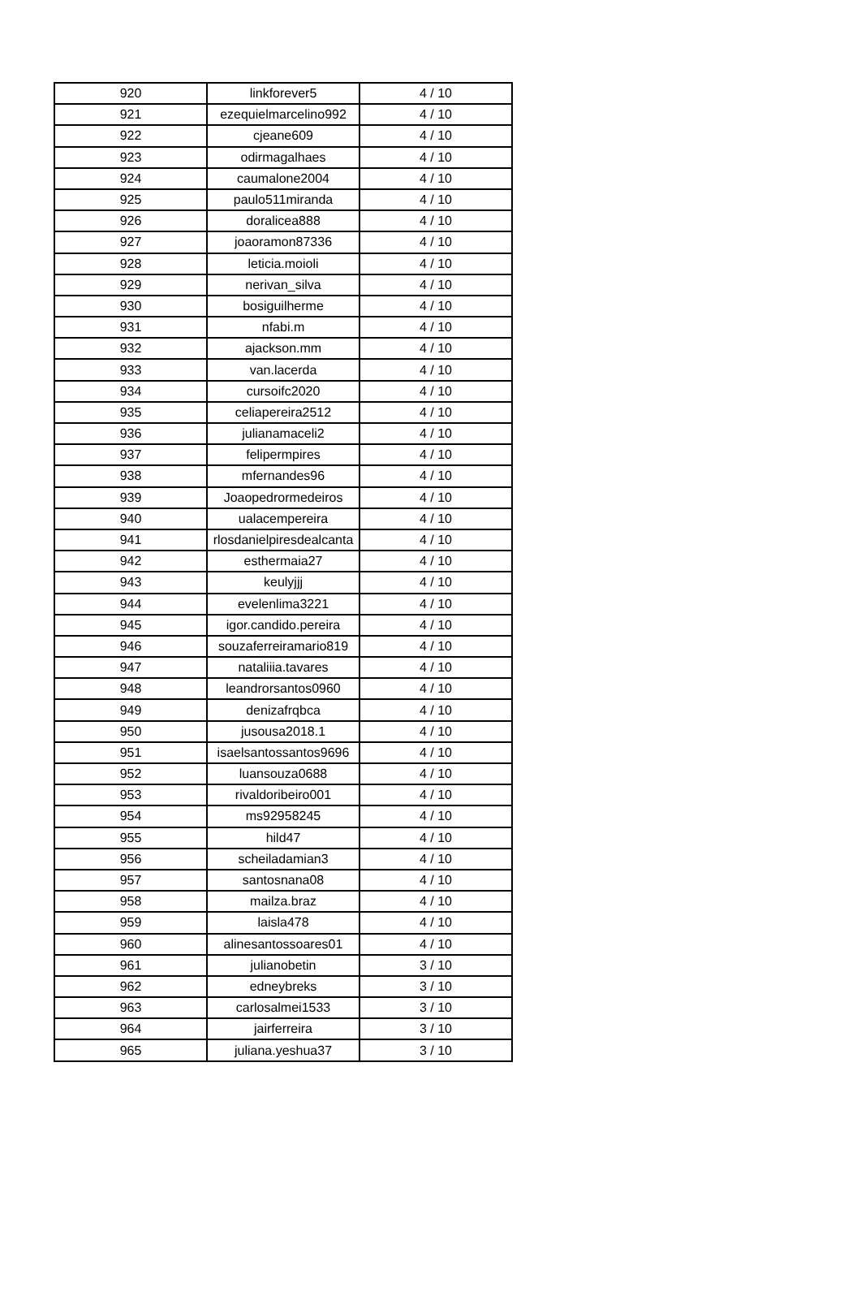| 920 | linkforever5 | 4 / 10 |
| 921 | ezequielmarcelino992 | 4 / 10 |
| 922 | cjeane609 | 4 / 10 |
| 923 | odirmagalhaes | 4 / 10 |
| 924 | caumalone2004 | 4 / 10 |
| 925 | paulo511miranda | 4 / 10 |
| 926 | doralicea888 | 4 / 10 |
| 927 | joaoramon87336 | 4 / 10 |
| 928 | leticia.moioli | 4 / 10 |
| 929 | nerivan_silva | 4 / 10 |
| 930 | bosiguilherme | 4 / 10 |
| 931 | nfabi.m | 4 / 10 |
| 932 | ajackson.mm | 4 / 10 |
| 933 | van.lacerda | 4 / 10 |
| 934 | cursoifc2020 | 4 / 10 |
| 935 | celiapereira2512 | 4 / 10 |
| 936 | julianamaceli2 | 4 / 10 |
| 937 | felipermpires | 4 / 10 |
| 938 | mfernandes96 | 4 / 10 |
| 939 | Joaopedrormedeiros | 4 / 10 |
| 940 | ualacempereira | 4 / 10 |
| 941 | rlosdanielpiresdealcanta | 4 / 10 |
| 942 | esthermaia27 | 4 / 10 |
| 943 | keulyjjj | 4 / 10 |
| 944 | evelenlima3221 | 4 / 10 |
| 945 | igor.candido.pereira | 4 / 10 |
| 946 | souzaferreiramario819 | 4 / 10 |
| 947 | nataliiia.tavares | 4 / 10 |
| 948 | leandrorsantos0960 | 4 / 10 |
| 949 | denizafrqbca | 4 / 10 |
| 950 | jusousa2018.1 | 4 / 10 |
| 951 | isaelsantossantos9696 | 4 / 10 |
| 952 | luansouza0688 | 4 / 10 |
| 953 | rivaldoribeiro001 | 4 / 10 |
| 954 | ms92958245 | 4 / 10 |
| 955 | hild47 | 4 / 10 |
| 956 | scheiladamian3 | 4 / 10 |
| 957 | santosnana08 | 4 / 10 |
| 958 | mailza.braz | 4 / 10 |
| 959 | laisla478 | 4 / 10 |
| 960 | alinesantossoares01 | 4 / 10 |
| 961 | julianobetin | 3 / 10 |
| 962 | edneybreks | 3 / 10 |
| 963 | carlosalmei1533 | 3 / 10 |
| 964 | jairferreira | 3 / 10 |
| 965 | juliana.yeshua37 | 3 / 10 |